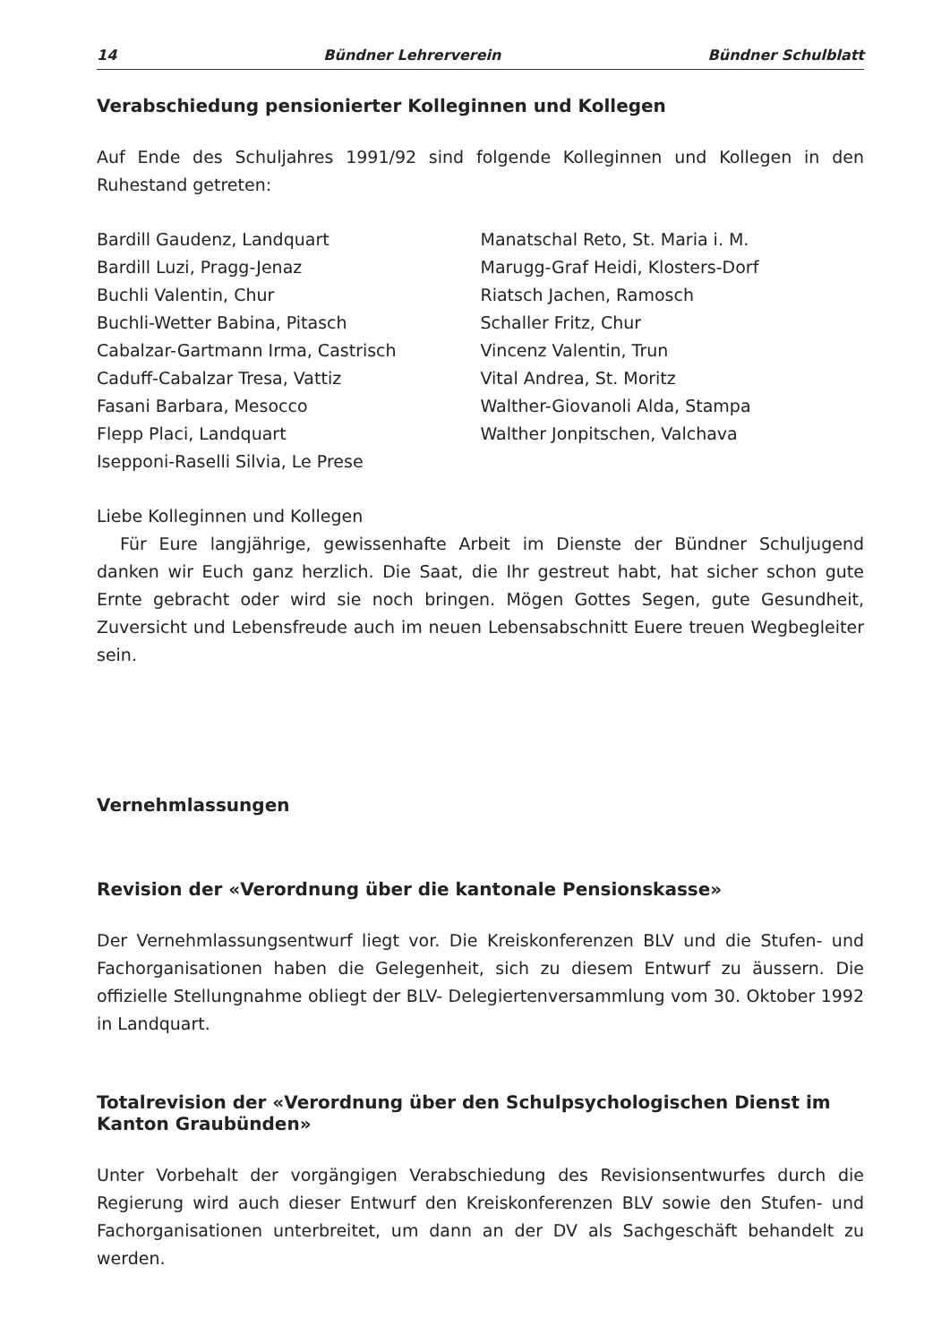14 Bündner Lehrerverein Bündner Schulblatt
Verabschiedung pensionierter Kolleginnen und Kollegen
Auf Ende des Schuljahres 1991/92 sind folgende Kolleginnen und Kollegen in den Ruhestand getreten:
Bardill Gaudenz, Landquart
Bardill Luzi, Pragg-Jenaz
Buchli Valentin, Chur
Buchli-Wetter Babina, Pitasch
Cabalzar-Gartmann Irma, Castrisch
Caduff-Cabalzar Tresa, Vattiz
Fasani Barbara, Mesocco
Flepp Placi, Landquart
Isepponi-Raselli Silvia, Le Prese
Manatschal Reto, St. Maria i. M.
Marugg-Graf Heidi, Klosters-Dorf
Riatsch Jachen, Ramosch
Schaller Fritz, Chur
Vincenz Valentin, Trun
Vital Andrea, St. Moritz
Walther-Giovanoli Alda, Stampa
Walther Jonpitschen, Valchava
Liebe Kolleginnen und Kollegen
Für Eure langjährige, gewissenhafte Arbeit im Dienste der Bündner Schuljugend danken wir Euch ganz herzlich. Die Saat, die Ihr gestreut habt, hat sicher schon gute Ernte gebracht oder wird sie noch bringen. Mögen Gottes Segen, gute Gesundheit, Zuversicht und Lebensfreude auch im neuen Lebensabschnitt Euere treuen Wegbegleiter sein.
Vernehmlassungen
Revision der «Verordnung über die kantonale Pensionskasse»
Der Vernehmlassungsentwurf liegt vor. Die Kreiskonferenzen BLV und die Stufen- und Fachorganisationen haben die Gelegenheit, sich zu diesem Entwurf zu äussern. Die offizielle Stellungnahme obliegt der BLV- Delegiertenversammlung vom 30. Oktober 1992 in Landquart.
Totalrevision der «Verordnung über den Schulpsychologischen Dienst im Kanton Graubünden»
Unter Vorbehalt der vorgängigen Verabschiedung des Revisionsentwurfes durch die Regierung wird auch dieser Entwurf den Kreiskonferenzen BLV sowie den Stufen- und Fachorganisationen unterbreitet, um dann an der DV als Sachgeschäft behandelt zu werden.